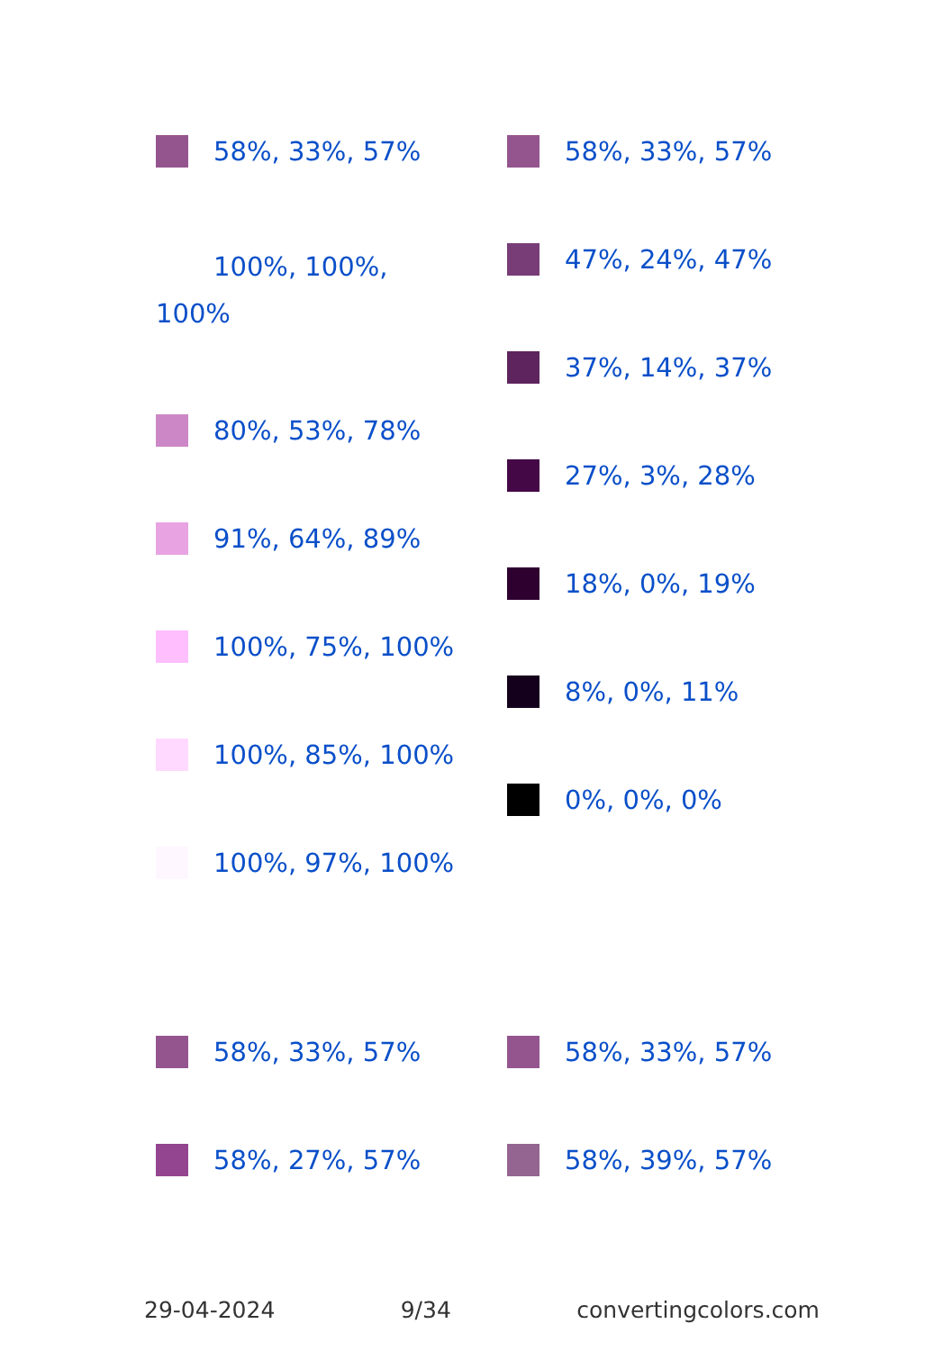58%, 33%, 57%
100%, 100%, 100%
80%, 53%, 78%
91%, 64%, 89%
100%, 75%, 100%
100%, 85%, 100%
100%, 97%, 100%
58%, 33%, 57%
47%, 24%, 47%
37%, 14%, 37%
27%, 3%, 28%
18%, 0%, 19%
8%, 0%, 11%
0%, 0%, 0%
58%, 33%, 57%
58%, 27%, 57%
58%, 33%, 57%
58%, 39%, 57%
29-04-2024 9/34 convertingcolors.com